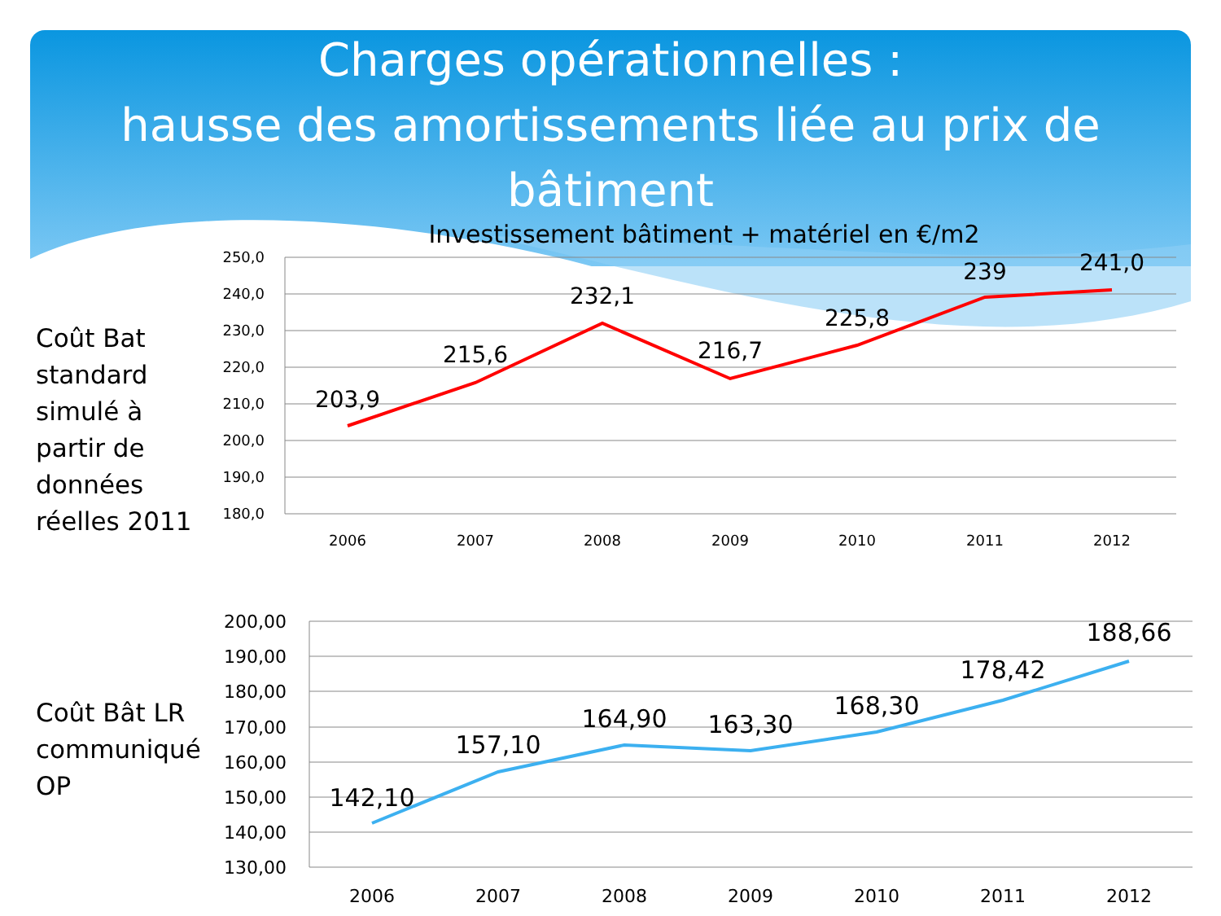Charges opérationnelles :
hausse des amortissements liée au prix de
bâtiment
Investissement bâtiment + matériel en €/m2
Coût Bat
standard
simulé à
partir de
données
réelles 2011
250,0
240,0
230,0
220,0
210,0
200,0
190,0
180,0
2006
2007
2008
2009
2010
2011
2012
203,9
215,6
232,1
216,7
225,8
239
241,0
Coût Bât LR
communiqué
OP
200,00
190,00
180,00
170,00
160,00
150,00
140,00
130,00
2006
2007
2008
2009
2010
2011
2012
142,10
157,10
164,90
163,30
168,30
178,42
188,66